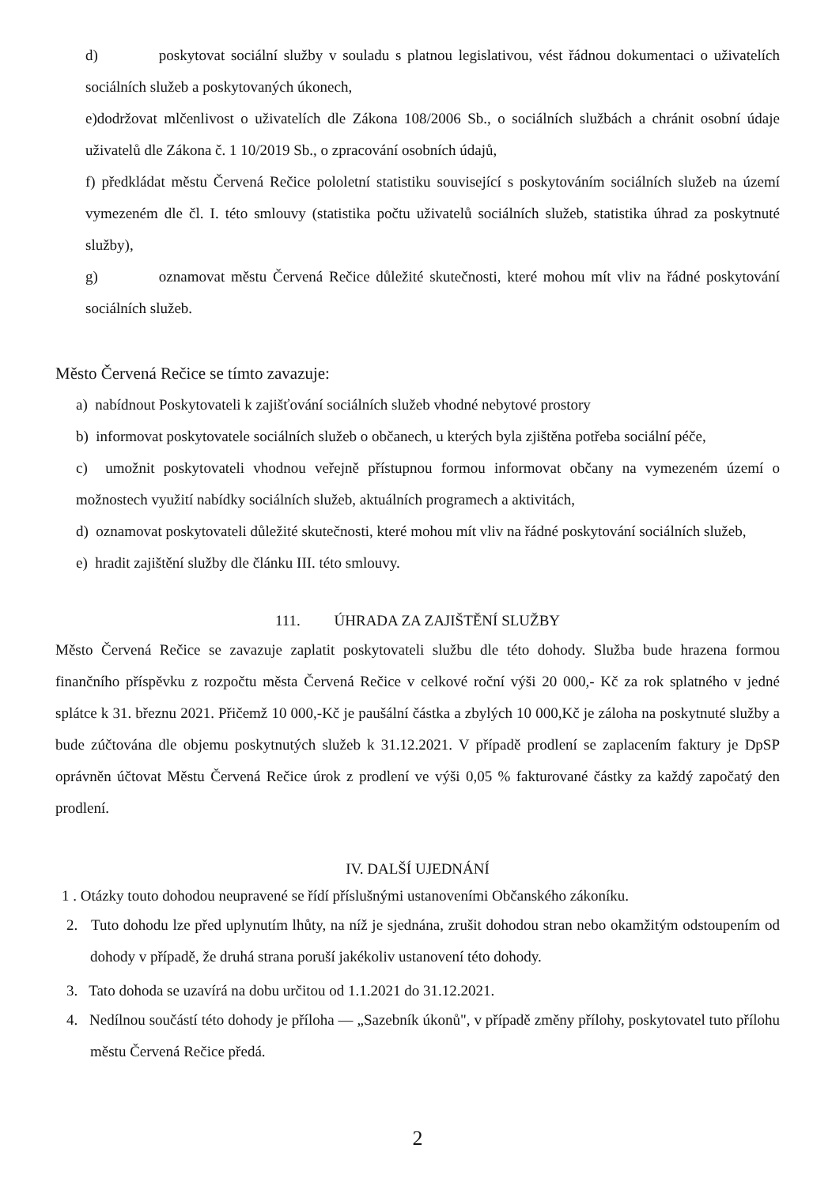d) poskytovat sociální služby v souladu s platnou legislativou, vést řádnou dokumentaci o uživatelích sociálních služeb a poskytovaných úkonech,
e)dodržovat mlčenlivost o uživatelích dle Zákona 108/2006 Sb., o sociálních službách a chránit osobní údaje uživatelů dle Zákona č. 1 10/2019 Sb., o zpracování osobních údajů,
f) předkládat městu Červená Rečice pololetní statistiku související s poskytováním sociálních služeb na území vymezeném dle čl. I. této smlouvy (statistika počtu uživatelů sociálních služeb, statistika úhrad za poskytnuté služby),
g) oznamovat městu Červená Rečice důležité skutečnosti, které mohou mít vliv na řádné poskytování sociálních služeb.
Město Červená Rečice se tímto zavazuje:
a) nabídnout Poskytovateli k zajišťování sociálních služeb vhodné nebytové prostory
b) informovat poskytovatele sociálních služeb o občanech, u kterých byla zjištěna potřeba sociální péče,
c) umožnit poskytovateli vhodnou veřejně přístupnou formou informovat občany na vymezeném území o možnostech využití nabídky sociálních služeb, aktuálních programech a aktivitách,
d) oznamovat poskytovateli důležité skutečnosti, které mohou mít vliv na řádné poskytování sociálních služeb,
e) hradit zajištění služby dle článku III. této smlouvy.
111. ÚHRADA ZA ZAJIŠTĚNÍ SLUŽBY
Město Červená Rečice se zavazuje zaplatit poskytovateli službu dle této dohody. Služba bude hrazena formou finančního příspěvku z rozpočtu města Červená Rečice v celkové roční výši 20 000,- Kč za rok splatného v jedné splátce k 31. březnu 2021. Přičemž 10 000,-Kč je paušální částka a zbylých 10 000,Kč je záloha na poskytnuté služby a bude zúčtována dle objemu poskytnutých služeb k 31.12.2021. V případě prodlení se zaplacením faktury je DpSP oprávněn účtovat Městu Červená Rečice úrok z prodlení ve výši 0,05 % fakturované částky za každý započatý den prodlení.
IV. DALŠÍ UJEDNÁNÍ
1 . Otázky touto dohodou neupravené se řídí příslušnými ustanoveními Občanského zákoníku.
2. Tuto dohodu lze před uplynutím lhůty, na níž je sjednána, zrušit dohodou stran nebo okamžitým odstoupením od dohody v případě, že druhá strana poruší jakékoliv ustanovení této dohody.
3. Tato dohoda se uzavírá na dobu určitou od 1.1.2021 do 31.12.2021.
4. Nedílnou součástí této dohody je příloha — „Sazebník úkonů", v případě změny přílohy, poskytovatel tuto přílohu městu Červená Rečice předá.
2